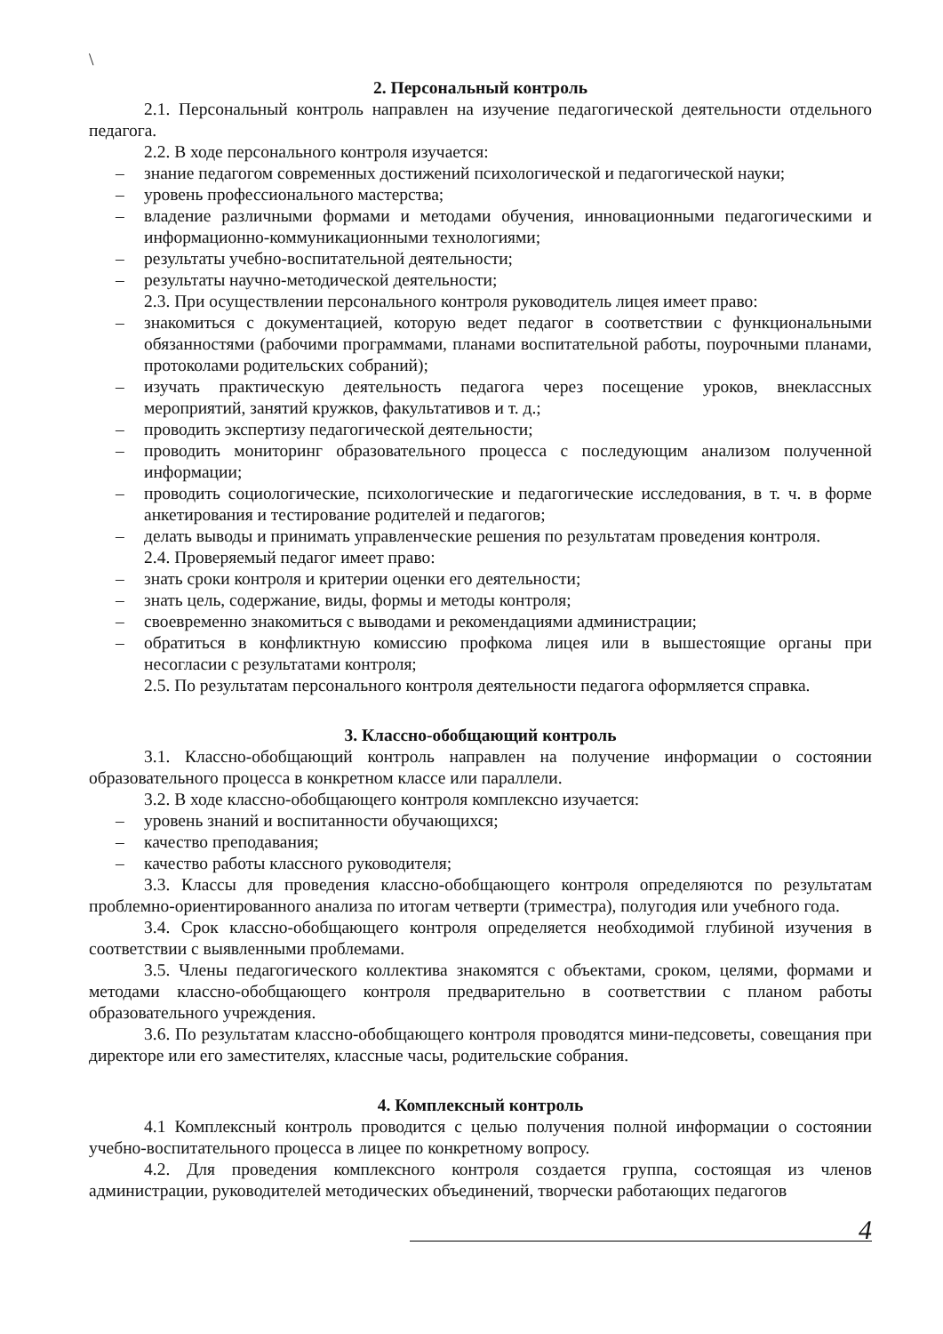\
2. Персональный контроль
2.1. Персональный контроль направлен на изучение педагогической деятельности отдельного педагога.
2.2. В ходе персонального контроля изучается:
– знание педагогом современных достижений психологической и педагогической науки;
– уровень профессионального мастерства;
– владение различными формами и методами обучения, инновационными педагогическими и информационно-коммуникационными технологиями;
– результаты учебно-воспитательной деятельности;
– результаты научно-методической деятельности;
2.3. При осуществлении персонального контроля руководитель лицея имеет право:
– знакомиться с документацией, которую ведет педагог в соответствии с функциональными обязанностями (рабочими программами, планами воспитательной работы, поурочными планами, протоколами родительских собраний);
– изучать практическую деятельность педагога через посещение уроков, внеклассных мероприятий, занятий кружков, факультативов и т. д.;
– проводить экспертизу педагогической деятельности;
– проводить мониторинг образовательного процесса с последующим анализом полученной информации;
– проводить социологические, психологические и педагогические исследования, в т. ч. в форме анкетирования и тестирование родителей и педагогов;
– делать выводы и принимать управленческие решения по результатам проведения контроля.
2.4. Проверяемый педагог имеет право:
– знать сроки контроля и критерии оценки его деятельности;
– знать цель, содержание, виды, формы и методы контроля;
– своевременно знакомиться с выводами и рекомендациями администрации;
– обратиться в конфликтную комиссию профкома лицея или в вышестоящие органы при несогласии с результатами контроля;
2.5. По результатам персонального контроля деятельности педагога оформляется справка.
3. Классно-обобщающий контроль
3.1. Классно-обобщающий контроль направлен на получение информации о состоянии образовательного процесса в конкретном классе или параллели.
3.2. В ходе классно-обобщающего контроля комплексно изучается:
– уровень знаний и воспитанности обучающихся;
– качество преподавания;
– качество работы классного руководителя;
3.3. Классы для проведения классно-обобщающего контроля определяются по результатам проблемно-ориентированного анализа по итогам четверти (триместра), полугодия или учебного года.
3.4. Срок классно-обобщающего контроля определяется необходимой глубиной изучения в соответствии с выявленными проблемами.
3.5. Члены педагогического коллектива знакомятся с объектами, сроком, целями, формами и методами классно-обобщающего контроля предварительно в соответствии с планом работы образовательного учреждения.
3.6. По результатам классно-обобщающего контроля проводятся мини-педсоветы, совещания при директоре или его заместителях, классные часы, родительские собрания.
4. Комплексный контроль
4.1 Комплексный контроль проводится с целью получения полной информации о состоянии учебно-воспитательного процесса в лицее по конкретному вопросу.
4.2. Для проведения комплексного контроля создается группа, состоящая из членов администрации, руководителей методических объединений, творчески работающих педагогов
4